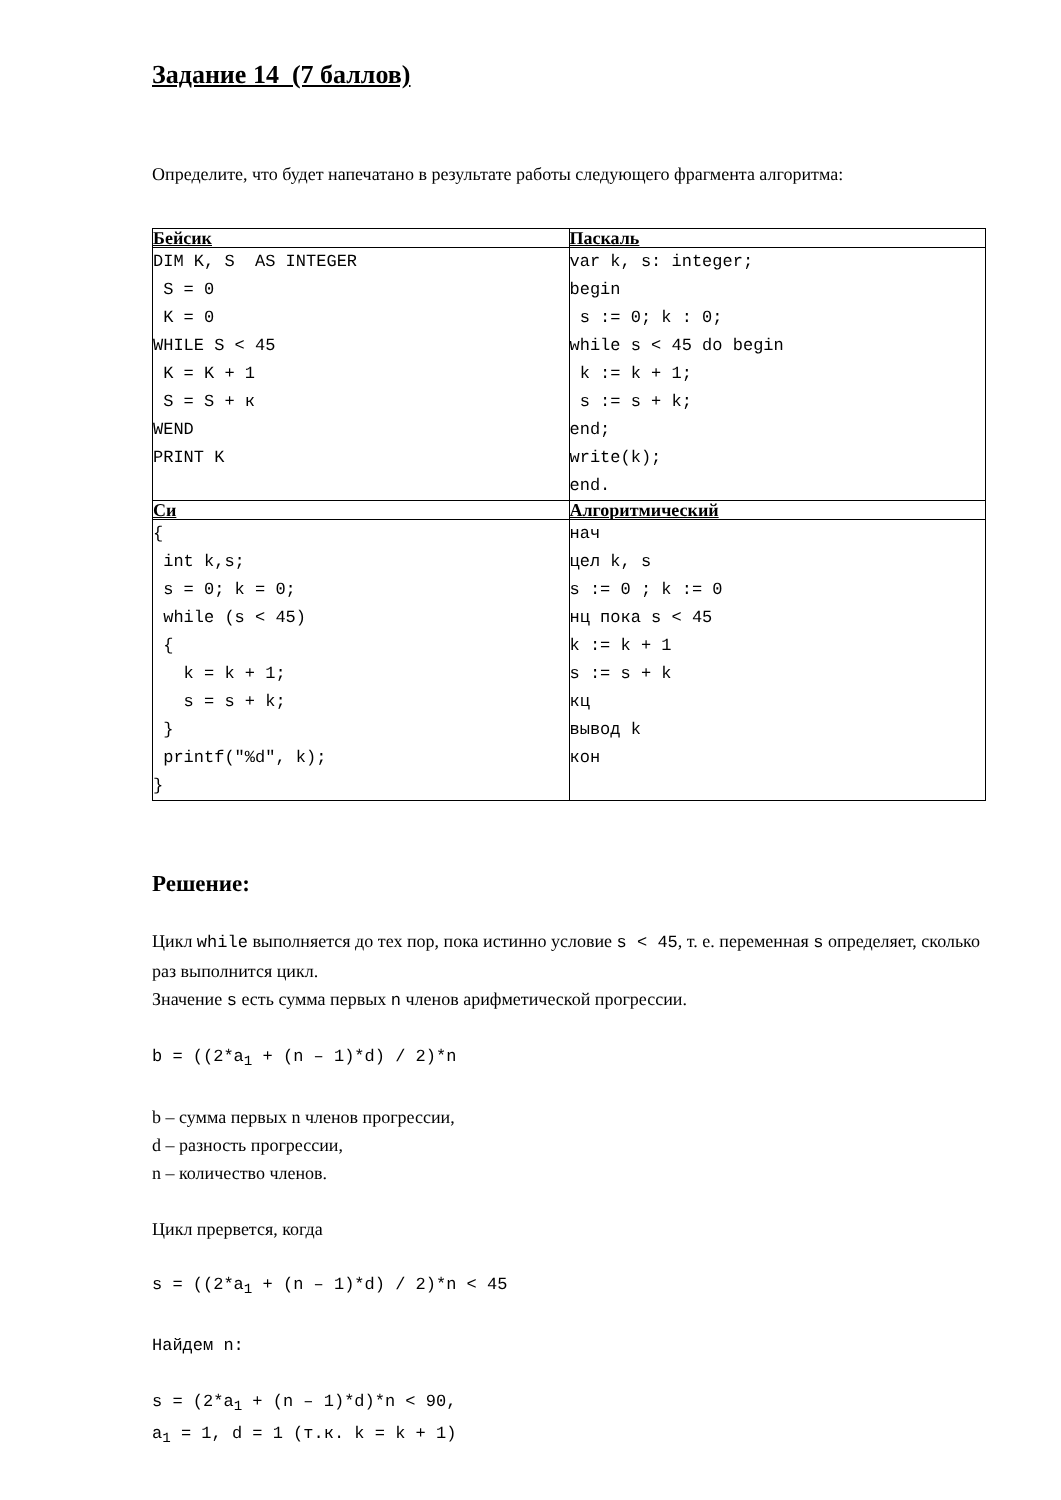Задание 14 (7 баллов)
Определите, что будет напечатано в результате работы следующего фрагмента алгоритма:
| Бейсик | Паскаль |
| --- | --- |
| DIM K, S AS INTEGER S = 0 K = 0 WHILE S < 45 K = K + 1 S = S + к WEND PRINT K | var k, s: integer; begin s := 0; k : 0; while s < 45 do begin k := k + 1; s := s + k; end; write(k); end. |
| Си | Алгоритмический |
| { int k,s; s = 0; k = 0; while (s < 45) { k = k + 1; s = s + k; } printf("%d", k); } | нач цел k, s s := 0 ; k := 0 нц пока s < 45 k := k + 1 s := s + k кц вывод k кон |
Решение:
Цикл while выполняется до тех пор, пока истинно условие s < 45, т. е. переменная s определяет, сколько раз выполнится цикл.
Значение s есть сумма первых n членов арифметической прогрессии.
b = ((2*a1 + (n – 1)*d) / 2)*n
b – сумма первых n членов прогрессии,
d – разность прогрессии,
n – количество членов.
Цикл прервется, когда
s = ((2*a1 + (n – 1)*d) / 2)*n < 45
Найдем n:
s = (2*a1 + (n – 1)*d)*n < 90,
a1 = 1, d = 1 (т.к. k = k + 1)